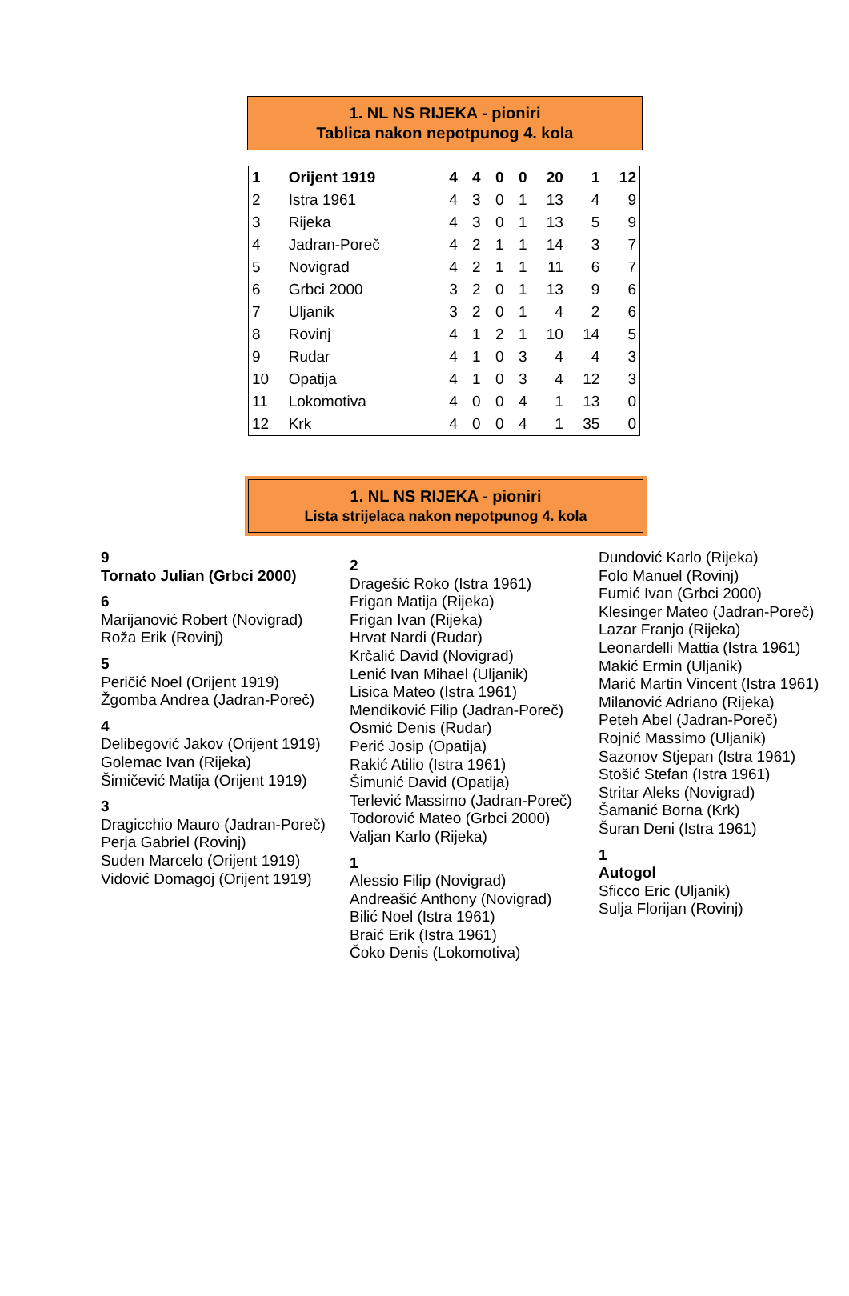1. NL NS RIJEKA - pioniri
Tablica nakon nepotpunog 4. kola
| 1 | Orijent 1919 | 4 | 4 | 0 | 0 | 20 | 1 | 12 |
| 2 | Istra 1961 | 4 | 3 | 0 | 1 | 13 | 4 | 9 |
| 3 | Rijeka | 4 | 3 | 0 | 1 | 13 | 5 | 9 |
| 4 | Jadran-Poreč | 4 | 2 | 1 | 1 | 14 | 3 | 7 |
| 5 | Novigrad | 4 | 2 | 1 | 1 | 11 | 6 | 7 |
| 6 | Grbci 2000 | 3 | 2 | 0 | 1 | 13 | 9 | 6 |
| 7 | Uljanik | 3 | 2 | 0 | 1 | 4 | 2 | 6 |
| 8 | Rovinj | 4 | 1 | 2 | 1 | 10 | 14 | 5 |
| 9 | Rudar | 4 | 1 | 0 | 3 | 4 | 4 | 3 |
| 10 | Opatija | 4 | 1 | 0 | 3 | 4 | 12 | 3 |
| 11 | Lokomotiva | 4 | 0 | 0 | 4 | 1 | 13 | 0 |
| 12 | Krk | 4 | 0 | 0 | 4 | 1 | 35 | 0 |
1. NL NS RIJEKA - pioniri
Lista strijelaca nakon nepotpunog 4. kola
9
Tornato Julian (Grbci 2000)
6
Marijanović Robert (Novigrad)
Roža Erik (Rovinj)
5
Peričić Noel (Orijent 1919)
Žgomba Andrea (Jadran-Poreč)
4
Delibegović Jakov (Orijent 1919)
Golemac Ivan (Rijeka)
Šimičević Matija (Orijent 1919)
3
Dragicchio Mauro (Jadran-Poreč)
Perja Gabriel (Rovinj)
Suden Marcelo (Orijent 1919)
Vidović Domagoj (Orijent 1919)
2
Dragešić Roko (Istra 1961)
Frigan Matija (Rijeka)
Frigan Ivan (Rijeka)
Hrvat Nardi (Rudar)
Krčalić David (Novigrad)
Lenić Ivan Mihael (Uljanik)
Lisica Mateo (Istra 1961)
Mendiković Filip (Jadran-Poreč)
Osmić Denis (Rudar)
Perić Josip (Opatija)
Rakić Atilio (Istra 1961)
Šimunić David (Opatija)
Terlević Massimo (Jadran-Poreč)
Todorović Mateo (Grbci 2000)
Valjan Karlo (Rijeka)
1
Alessio Filip (Novigrad)
Andreašić Anthony (Novigrad)
Bilić Noel (Istra 1961)
Braić Erik (Istra 1961)
Čoko Denis (Lokomotiva)
Dundović Karlo (Rijeka)
Folo Manuel (Rovinj)
Fumić Ivan (Grbci 2000)
Klesinger Mateo (Jadran-Poreč)
Lazar Franjo (Rijeka)
Leonardelli Mattia (Istra 1961)
Makić Ermin (Uljanik)
Marić Martin Vincent (Istra 1961)
Milanović Adriano (Rijeka)
Peteh Abel (Jadran-Poreč)
Rojnić Massimo (Uljanik)
Sazonov Stjepan (Istra 1961)
Stošić Stefan (Istra 1961)
Stritar Aleks (Novigrad)
Šamanić Borna (Krk)
Šuran Deni (Istra 1961)
1
Autogol
Sficco Eric (Uljanik)
Sulja Florijan (Rovinj)